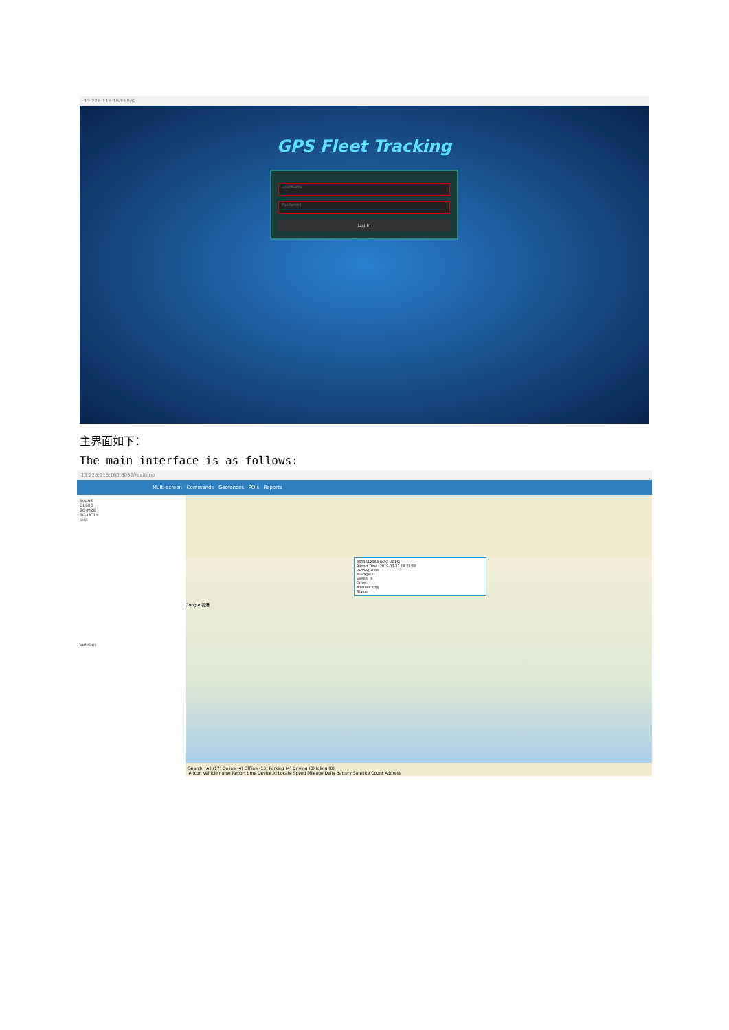13.228.118.160:8082
GPS Fleet Tracking
Username
Password
Log In
主界面如下：
The main interface is as follows:
13.228.118.160:8082/realtime
Multi-screen Commands Geofences POIs Reports
Search
GL600
2G-M26
3G-UC15
test
Vehicles
860361286B-8(3G-UC15)
Report Time: 2019-03-21 18:28:00
Parking Time
Mileage: 0
Speed: 0
Driver:
Address: 中国
Status:
Google 香港
Search All (17) Online (4) Offline (13) Parking (4) Driving (0) Idling (0)
# Icon Vehicle name Report time Device.id Locate Speed Mileage Daily Battery Satellite Count Address